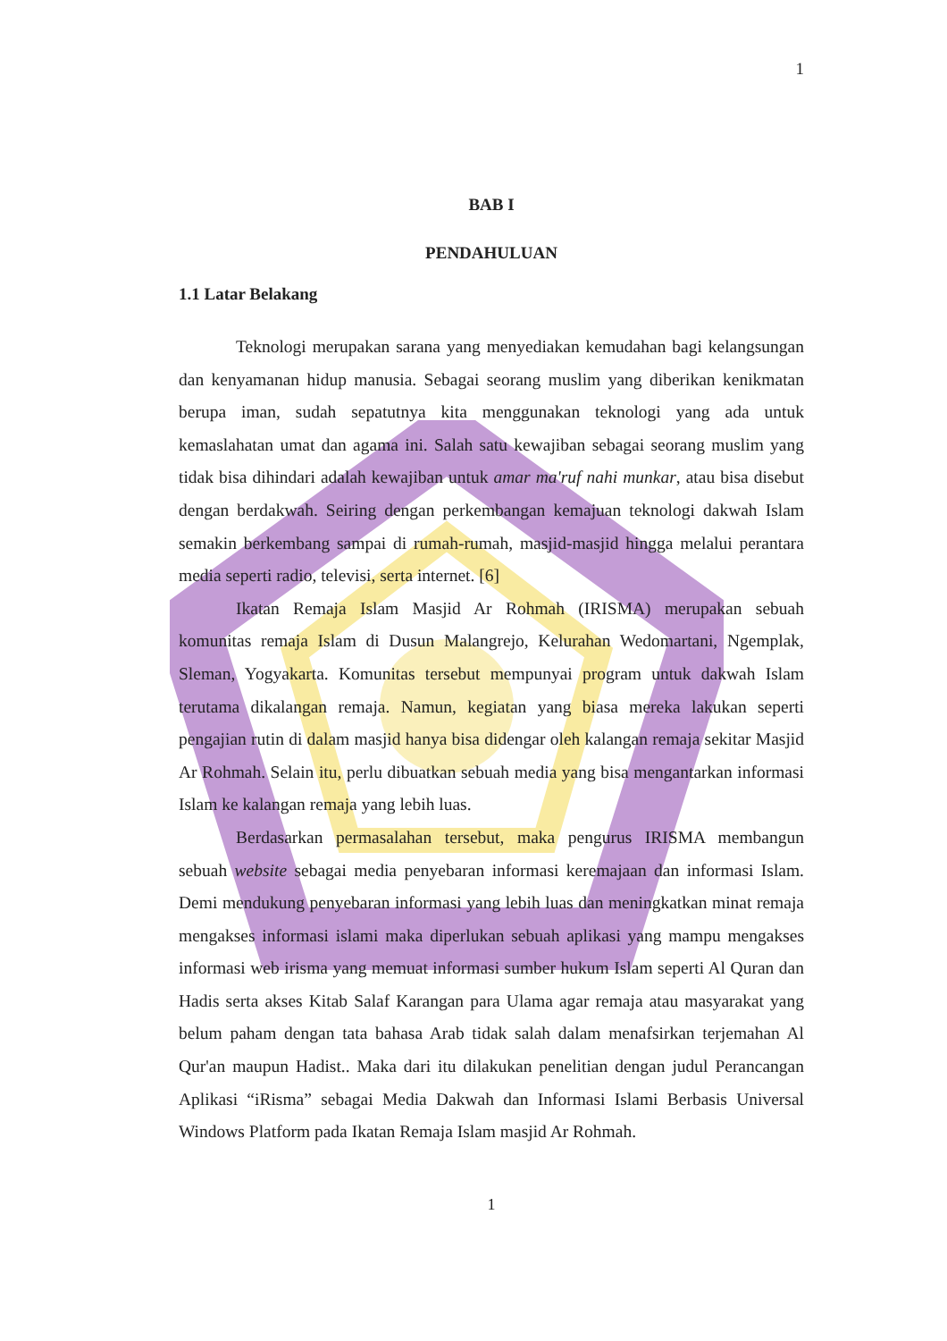1
BAB I
PENDAHULUAN
1.1 Latar Belakang
Teknologi merupakan sarana yang menyediakan kemudahan bagi kelangsungan dan kenyamanan hidup manusia. Sebagai seorang muslim yang diberikan kenikmatan berupa iman, sudah sepatutnya kita menggunakan teknologi yang ada untuk kemaslahatan umat dan agama ini. Salah satu kewajiban sebagai seorang muslim yang tidak bisa dihindari adalah kewajiban untuk amar ma'ruf nahi munkar, atau bisa disebut dengan berdakwah. Seiring dengan perkembangan kemajuan teknologi dakwah Islam semakin berkembang sampai di rumah-rumah, masjid-masjid hingga melalui perantara media seperti radio, televisi, serta internet. [6]
Ikatan Remaja Islam Masjid Ar Rohmah (IRISMA) merupakan sebuah komunitas remaja Islam di Dusun Malangrejo, Kelurahan Wedomartani, Ngemplak, Sleman, Yogyakarta. Komunitas tersebut mempunyai program untuk dakwah Islam terutama dikalangan remaja. Namun, kegiatan yang biasa mereka lakukan seperti pengajian rutin di dalam masjid hanya bisa didengar oleh kalangan remaja sekitar Masjid Ar Rohmah. Selain itu, perlu dibuatkan sebuah media yang bisa mengantarkan informasi Islam ke kalangan remaja yang lebih luas.
Berdasarkan permasalahan tersebut, maka pengurus IRISMA membangun sebuah website sebagai media penyebaran informasi keremajaan dan informasi Islam. Demi mendukung penyebaran informasi yang lebih luas dan meningkatkan minat remaja mengakses informasi islami maka diperlukan sebuah aplikasi yang mampu mengakses informasi web irisma yang memuat informasi sumber hukum Islam seperti Al Quran dan Hadis serta akses Kitab Salaf Karangan para Ulama agar remaja atau masyarakat yang belum paham dengan tata bahasa Arab tidak salah dalam menafsirkan terjemahan Al Qur'an maupun Hadist.. Maka dari itu dilakukan penelitian dengan judul Perancangan Aplikasi “iRisma” sebagai Media Dakwah dan Informasi Islami Berbasis Universal Windows Platform pada Ikatan Remaja Islam masjid Ar Rohmah.
1